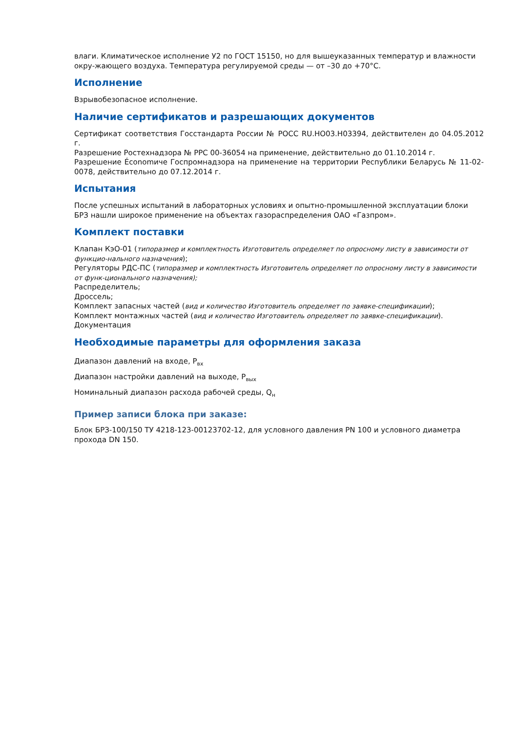влаги. Климатическое исполнение У2 по ГОСТ 15150, но для вышеуказанных температур и влажности окру-жающего воздуха. Температура регулируемой среды — от –30 до +70°С.
Исполнение
Взрывобезопасное исполнение.
Наличие сертификатов и разрешающих документов
Сертификат соответствия Госстандарта России № РОСС RU.НО03.Н03394, действителен до 04.05.2012 г.
Разрешение Ростехнадзора № РРС 00-36054 на применение, действительно до 01.10.2014 г.
Разрешение Économиче Госпромнадзора на применение на территории Республики Беларусь № 11-02-0078, действительно до 07.12.2014 г.
Испытания
После успешных испытаний в лабораторных условиях и опытно-промышленной эксплуатации блоки БРЗ нашли широкое применение на объектах газораспределения ОАО «Газпром».
Комплект поставки
Клапан КэО-01 (типоразмер и комплектность Изготовитель определяет по опросному листу в зависимости от функцио-нального назначения);
Регуляторы РДС-ПС (типоразмер и комплектность Изготовитель определяет по опросному листу в зависимости от функ-ционального назначения);
Распределитель;
Дроссель;
Комплект запасных частей (вид и количество Изготовитель определяет по заявке-спецификации);
Комплект монтажных частей (вид и количество Изготовитель определяет по заявке-спецификации).
Документация
Необходимые параметры для оформления заказа
Диапазон давлений на входе, Р<sub>вх</sub>
Диапазон настройки давлений на выходе, Р<sub>вых</sub>
Номинальный диапазон расхода рабочей среды, Q<sub>н</sub>
Пример записи блока при заказе:
Блок БРЗ-100/150 ТУ 4218-123-00123702-12, для условного давления PN 100 и условного диаметра прохода DN 150.